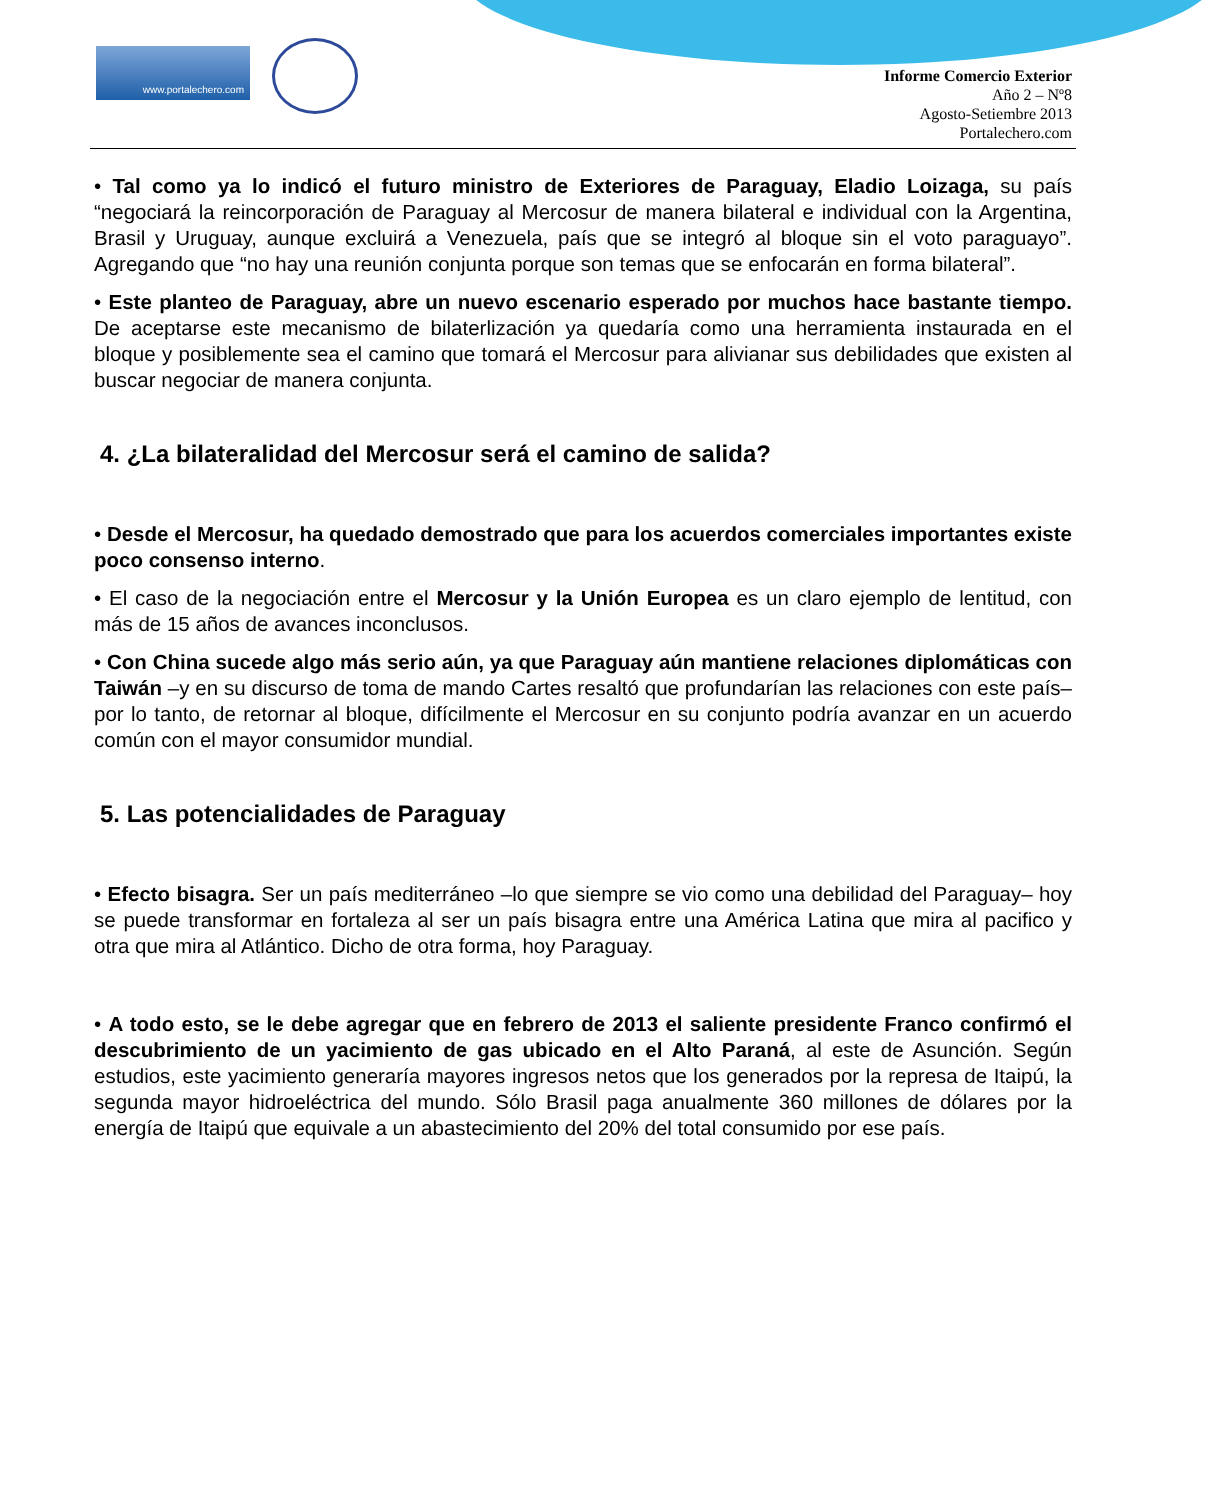www.portalechero.com
Informe Comercio Exterior
Año 2 – Nº8
Agosto-Setiembre 2013
Portalechero.com
• Tal como ya lo indicó el futuro ministro de Exteriores de Paraguay, Eladio Loizaga, su país “negociará la reincorporación de Paraguay al Mercosur de manera bilateral e individual con la Argentina, Brasil y Uruguay, aunque excluirá a Venezuela, país que se integró al bloque sin el voto paraguayo”. Agregando que “no hay una reunión conjunta porque son temas que se enfocarán en forma bilateral”.
• Este planteo de Paraguay, abre un nuevo escenario esperado por muchos hace bastante tiempo. De aceptarse este mecanismo de bilaterlización ya quedaría como una herramienta instaurada en el bloque y posiblemente sea el camino que tomará el Mercosur para alivianar sus debilidades que existen al buscar negociar de manera conjunta.
4. ¿La bilateralidad del Mercosur será el camino de salida?
• Desde el Mercosur, ha quedado demostrado que para los acuerdos comerciales importantes existe poco consenso interno.
• El caso de la negociación entre el Mercosur y la Unión Europea es un claro ejemplo de lentitud, con más de 15 años de avances inconclusos.
• Con China sucede algo más serio aún, ya que Paraguay aún mantiene relaciones diplomáticas con Taiwán –y en su discurso de toma de mando Cartes resaltó que profundarían las relaciones con este país– por lo tanto, de retornar al bloque, difícilmente el Mercosur en su conjunto podría avanzar en un acuerdo común con el mayor consumidor mundial.
5. Las potencialidades de Paraguay
• Efecto bisagra. Ser un país mediterráneo –lo que siempre se vio como una debilidad del Paraguay– hoy se puede transformar en fortaleza al ser un país bisagra entre una América Latina que mira al pacifico y otra que mira al Atlántico. Dicho de otra forma, hoy Paraguay.
• A todo esto, se le debe agregar que en febrero de 2013 el saliente presidente Franco confirmó el descubrimiento de un yacimiento de gas ubicado en el Alto Paraná, al este de Asunción. Según estudios, este yacimiento generaría mayores ingresos netos que los generados por la represa de Itaipú, la segunda mayor hidroeléctrica del mundo. Sólo Brasil paga anualmente 360 millones de dólares por la energía de Itaipú que equivale a un abastecimiento del 20% del total consumido por ese país.